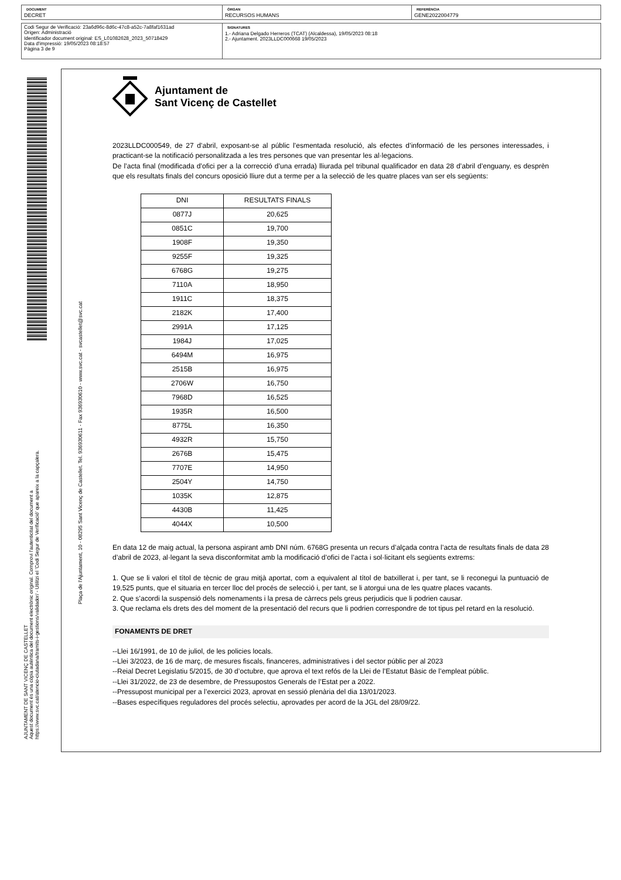DOCUMENT
DECRET
ÒRGAN
RECURSOS HUMANS
REFERÈNCIA
GENE2022004779
Codi Segur de Verificació: 23a6d96c-8d6c-47c8-a52c-7a8faf1631ad
Origen: Administració
Identificador document original: ES_L01082628_2023_50718429
Data d'impressió: 19/05/2023 08:18:57
Pàgina 3 de 9
SIGNATURES
1.- Adriana Delgado Herreros (TCAT) (Alcaldessa), 19/05/2023 08:18
2.- Ajuntament. 2023LLDC000668 19/05/2023
AJUNTAMENT DE SANT VICENÇ DE CASTELLET
Aquest document és una còpia autèntica del document electrònic original. Comprovi l'autenticitat del document a
https://www.svc.cat/atencio-ciutadana/tramits-i-gestions/validador/ - Utilitzi el 'Codi Segur de Verificació' que apareix a la capçalera.
Plaça de l'Ajuntament, 10 - 08295 Sant Vicenç de Castellet. Tel. 936930611 - Fax 936930610 - www.svc.cat - svcastellet@svc.cat
Ajuntament de
Sant Vicenç de Castellet
2023LLDC000549, de 27 d’abril, exposant-se al públic l’esmentada resolució, als efectes d’informació de les persones interessades, i practicant-se la notificació personalitzada a les tres persones que van presentar les al·legacions.
De l’acta final (modificada d’ofici per a la correcció d’una errada) lliurada pel tribunal qualificador en data 28 d’abril d’enguany, es desprèn que els resultats finals del concurs oposició lliure dut a terme per a la selecció de les quatre places van ser els següents:
| DNI | RESULTATS FINALS |
| --- | --- |
| 0877J | 20,625 |
| 0851C | 19,700 |
| 1908F | 19,350 |
| 9255F | 19,325 |
| 6768G | 19,275 |
| 7110A | 18,950 |
| 1911C | 18,375 |
| 2182K | 17,400 |
| 2991A | 17,125 |
| 1984J | 17,025 |
| 6494M | 16,975 |
| 2515B | 16,975 |
| 2706W | 16,750 |
| 7968D | 16,525 |
| 1935R | 16,500 |
| 8775L | 16,350 |
| 4932R | 15,750 |
| 2676B | 15,475 |
| 7707E | 14,950 |
| 2504Y | 14,750 |
| 1035K | 12,875 |
| 4430B | 11,425 |
| 4044X | 10,500 |
En data 12 de maig actual, la persona aspirant amb DNI núm. 6768G presenta un recurs d’alçada contra l’acta de resultats finals de data 28 d’abril de 2023, al·legant la seva disconformitat amb la modificació d’ofici de l’acta i sol·licitant els següents extrems:
1. Que se li valori el títol de tècnic de grau mitjà aportat, com a equivalent al títol de batxillerat i, per tant, se li reconegui la puntuació de 19,525 punts, que el situaria en tercer lloc del procés de selecció i, per tant, se li atorgui una de les quatre places vacants.
2. Que s’acordi la suspensió dels nomenaments i la presa de càrrecs pels greus perjudicis que li podrien causar.
3. Que reclama els drets des del moment de la presentació del recurs que li podrien correspondre de tot tipus pel retard en la resolució.
FONAMENTS DE DRET
--Llei 16/1991, de 10 de juliol, de les policies locals.
--Llei 3/2023, de 16 de març, de mesures fiscals, financeres, administratives i del sector públic per al 2023
--Reial Decret Legislatiu 5/2015, de 30 d’octubre, que aprova el text refós de la Llei de l’Estatut Bàsic de l’empleat públic.
--Llei 31/2022, de 23 de desembre, de Pressupostos Generals de l’Estat per a 2022.
--Pressupost municipal per a l’exercici 2023, aprovat en sessió plenària del dia 13/01/2023.
--Bases específiques reguladores del procés selectiu, aprovades per acord de la JGL del 28/09/22.